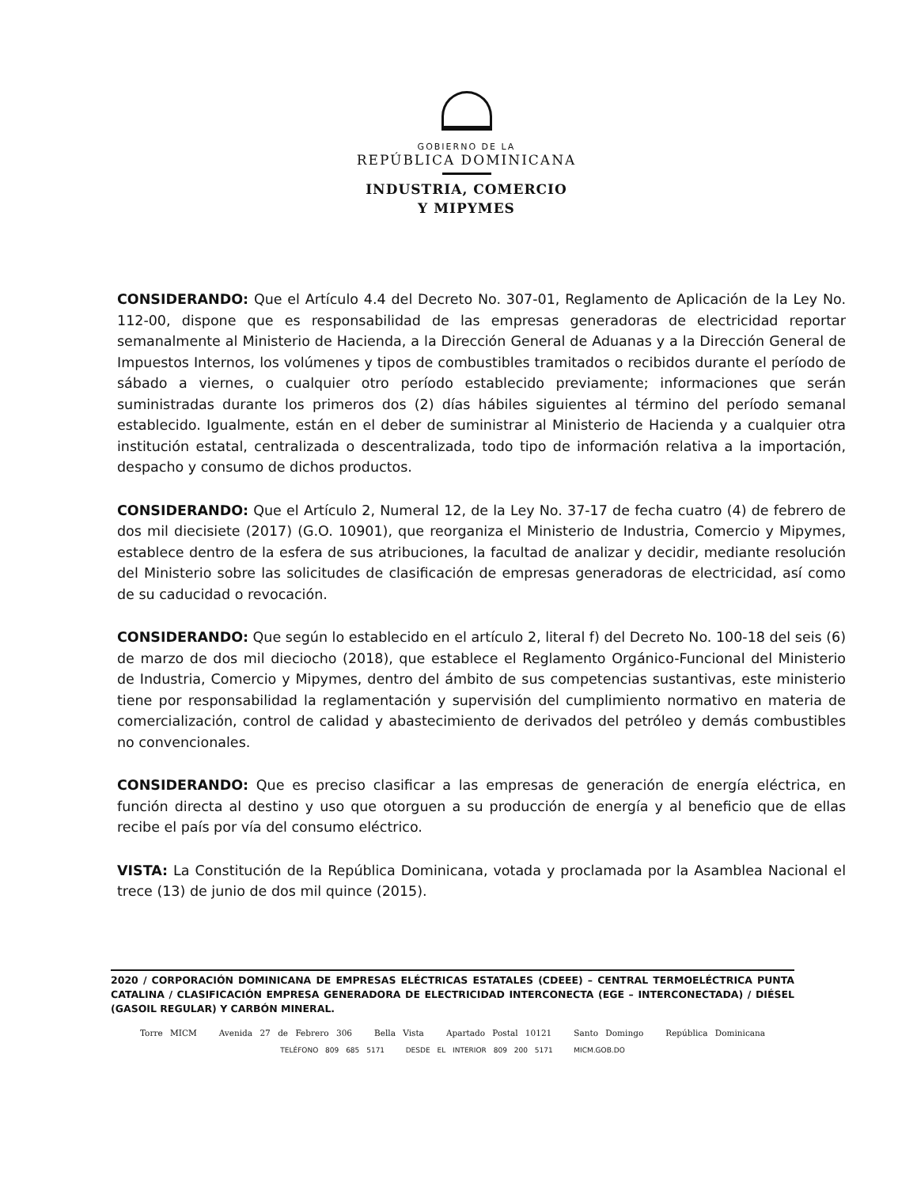GOBIERNO DE LA
REPÚBLICA DOMINICANA
INDUSTRIA, COMERCIO
Y MIPYMES
CONSIDERANDO: Que el Artículo 4.4 del Decreto No. 307-01, Reglamento de Aplicación de la Ley No. 112-00, dispone que es responsabilidad de las empresas generadoras de electricidad reportar semanalmente al Ministerio de Hacienda, a la Dirección General de Aduanas y a la Dirección General de Impuestos Internos, los volúmenes y tipos de combustibles tramitados o recibidos durante el período de sábado a viernes, o cualquier otro período establecido previamente; informaciones que serán suministradas durante los primeros dos (2) días hábiles siguientes al término del período semanal establecido. Igualmente, están en el deber de suministrar al Ministerio de Hacienda y a cualquier otra institución estatal, centralizada o descentralizada, todo tipo de información relativa a la importación, despacho y consumo de dichos productos.
CONSIDERANDO: Que el Artículo 2, Numeral 12, de la Ley No. 37-17 de fecha cuatro (4) de febrero de dos mil diecisiete (2017) (G.O. 10901), que reorganiza el Ministerio de Industria, Comercio y Mipymes, establece dentro de la esfera de sus atribuciones, la facultad de analizar y decidir, mediante resolución del Ministerio sobre las solicitudes de clasificación de empresas generadoras de electricidad, así como de su caducidad o revocación.
CONSIDERANDO: Que según lo establecido en el artículo 2, literal f) del Decreto No. 100-18 del seis (6) de marzo de dos mil dieciocho (2018), que establece el Reglamento Orgánico-Funcional del Ministerio de Industria, Comercio y Mipymes, dentro del ámbito de sus competencias sustantivas, este ministerio tiene por responsabilidad la reglamentación y supervisión del cumplimiento normativo en materia de comercialización, control de calidad y abastecimiento de derivados del petróleo y demás combustibles no convencionales.
CONSIDERANDO: Que es preciso clasificar a las empresas de generación de energía eléctrica, en función directa al destino y uso que otorguen a su producción de energía y al beneficio que de ellas recibe el país por vía del consumo eléctrico.
VISTA: La Constitución de la República Dominicana, votada y proclamada por la Asamblea Nacional el trece (13) de junio de dos mil quince (2015).
2020 / CORPORACIÓN DOMINICANA DE EMPRESAS ELÉCTRICAS ESTATALES (CDEEE) – CENTRAL TERMOELÉCTRICA PUNTA CATALINA / CLASIFICACIÓN EMPRESA GENERADORA DE ELECTRICIDAD INTERCONECTA (EGE – INTERCONECTADA) / DIÉSEL (GASOIL REGULAR) Y CARBÓN MINERAL.
Torre MICM Avenida 27 de Febrero 306 Bella Vista Apartado Postal 10121 Santo Domingo República Dominicana
TELÉFONO 809 685 5171 DESDE EL INTERIOR 809 200 5171 MICM.GOB.DO